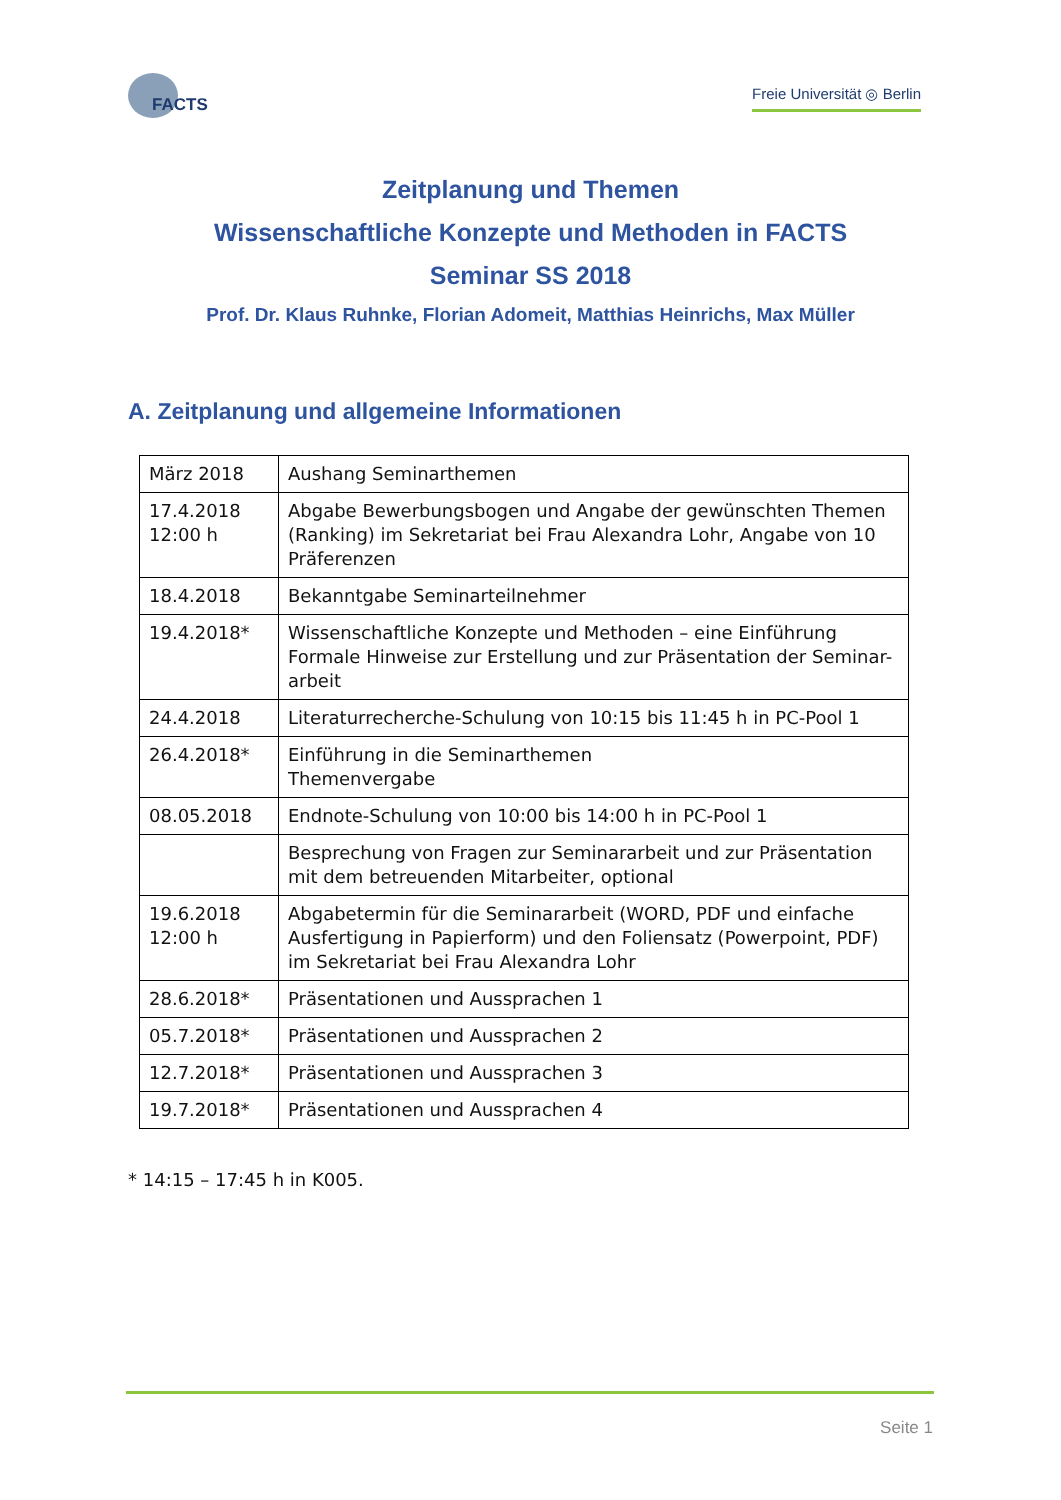FACTS
Freie Universität ◎ Berlin
Zeitplanung und Themen
Wissenschaftliche Konzepte und Methoden in FACTS
Seminar SS 2018
Prof. Dr. Klaus Ruhnke, Florian Adomeit, Matthias Heinrichs, Max Müller
A. Zeitplanung und allgemeine Informationen
| März 2018 | Aushang Seminarthemen |
| 17.4.2018 12:00 h | Abgabe Bewerbungsbogen und Angabe der gewünschten Themen (Ranking) im Sekretariat bei Frau Alexandra Lohr, Angabe von 10 Präferenzen |
| 18.4.2018 | Bekanntgabe Seminarteilnehmer |
| 19.4.2018* | Wissenschaftliche Konzepte und Methoden – eine Einführung Formale Hinweise zur Erstellung und zur Präsentation der Seminar-arbeit |
| 24.4.2018 | Literaturrecherche-Schulung von 10:15 bis 11:45 h in PC-Pool 1 |
| 26.4.2018* | Einführung in die Seminarthemen Themenvergabe |
| 08.05.2018 | Endnote-Schulung von 10:00 bis 14:00 h in PC-Pool 1 |
| | Besprechung von Fragen zur Seminararbeit und zur Präsentation mit dem betreuenden Mitarbeiter, optional |
| 19.6.2018 12:00 h | Abgabetermin für die Seminararbeit (WORD, PDF und einfache Ausfertigung in Papierform) und den Foliensatz (Powerpoint, PDF) im Sekretariat bei Frau Alexandra Lohr |
| 28.6.2018* | Präsentationen und Aussprachen 1 |
| 05.7.2018* | Präsentationen und Aussprachen 2 |
| 12.7.2018* | Präsentationen und Aussprachen 3 |
| 19.7.2018* | Präsentationen und Aussprachen 4 |
* 14:15 – 17:45 h in K005.
Seite 1